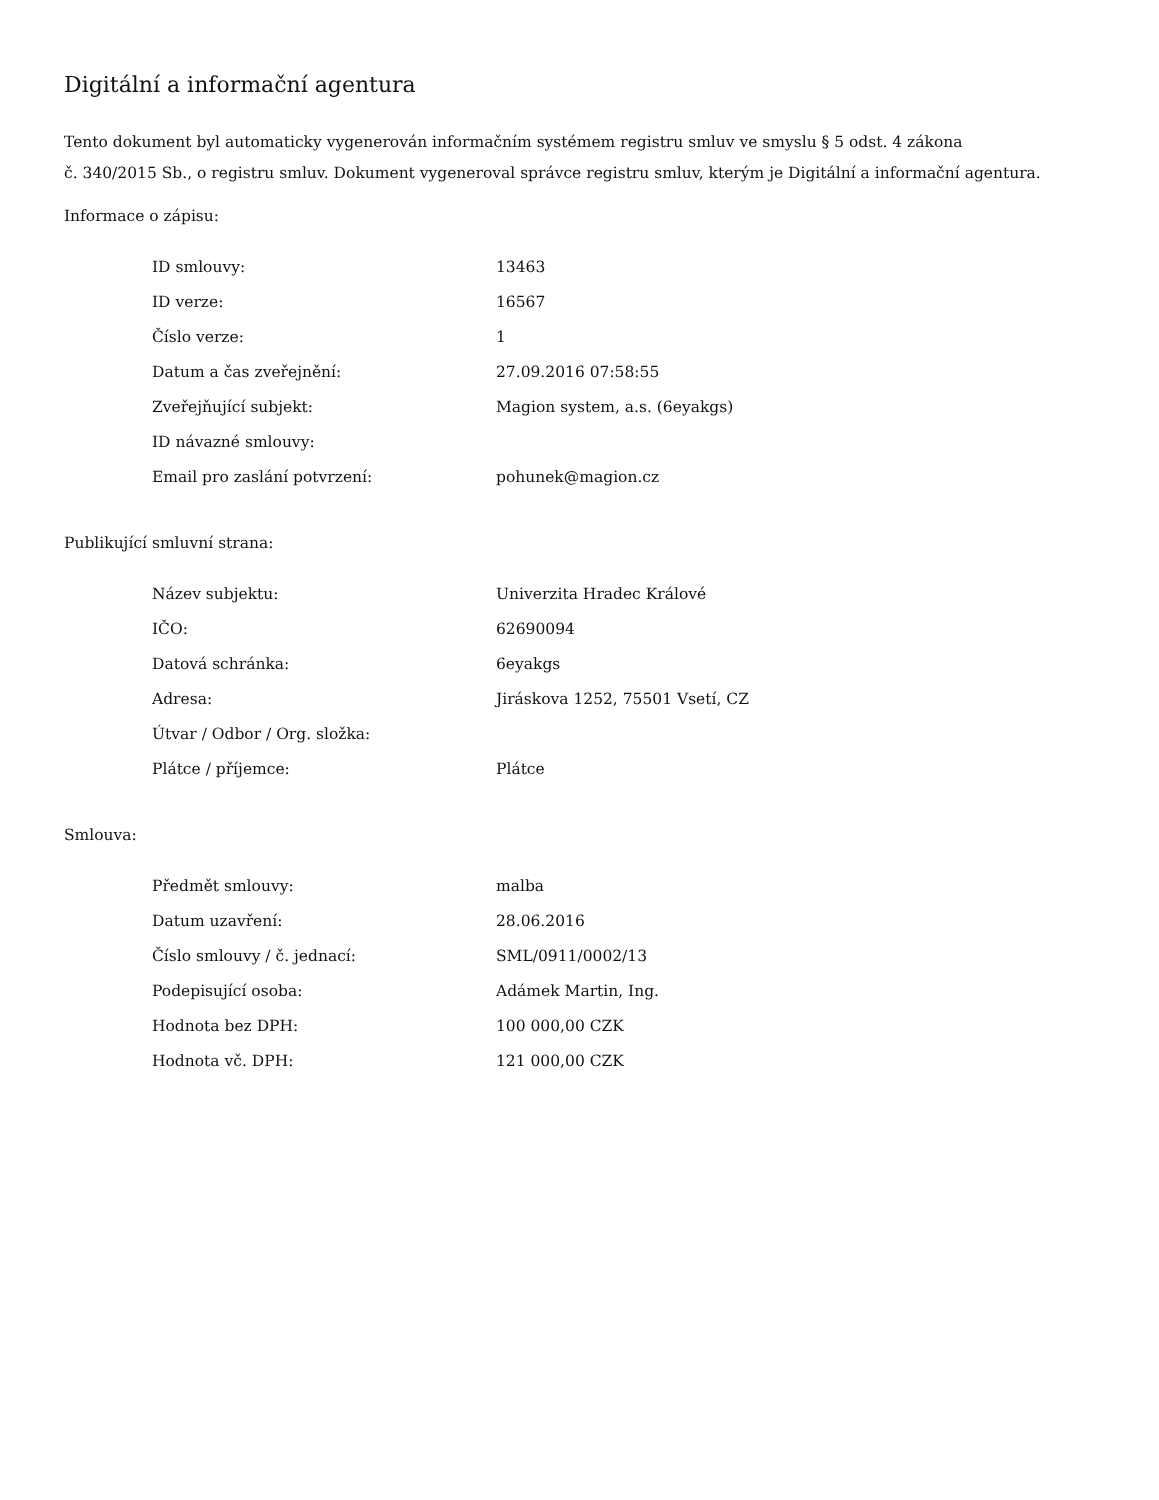Digitální a informační agentura
Tento dokument byl automaticky vygenerován informačním systémem registru smluv ve smyslu § 5 odst. 4 zákona
č. 340/2015 Sb., o registru smluv. Dokument vygeneroval správce registru smluv, kterým je Digitální a informační agentura.
Informace o zápisu:
| ID smlouvy: | 13463 |
| ID verze: | 16567 |
| Číslo verze: | 1 |
| Datum a čas zveřejnění: | 27.09.2016 07:58:55 |
| Zveřejňující subjekt: | Magion system, a.s. (6eyakgs) |
| ID návazné smlouvy: | |
| Email pro zaslání potvrzení: | pohunek@magion.cz |
Publikující smluvní strana:
| Název subjektu: | Univerzita Hradec Králové |
| IČO: | 62690094 |
| Datová schránka: | 6eyakgs |
| Adresa: | Jiráskova 1252, 75501 Vsetí, CZ |
| Útvar / Odbor / Org. složka: | |
| Plátce / příjemce: | Plátce |
Smlouva:
| Předmět smlouvy: | malba |
| Datum uzavření: | 28.06.2016 |
| Číslo smlouvy / č. jednací: | SML/0911/0002/13 |
| Podepisující osoba: | Adámek Martin, Ing. |
| Hodnota bez DPH: | 100 000,00 CZK |
| Hodnota vč. DPH: | 121 000,00 CZK |